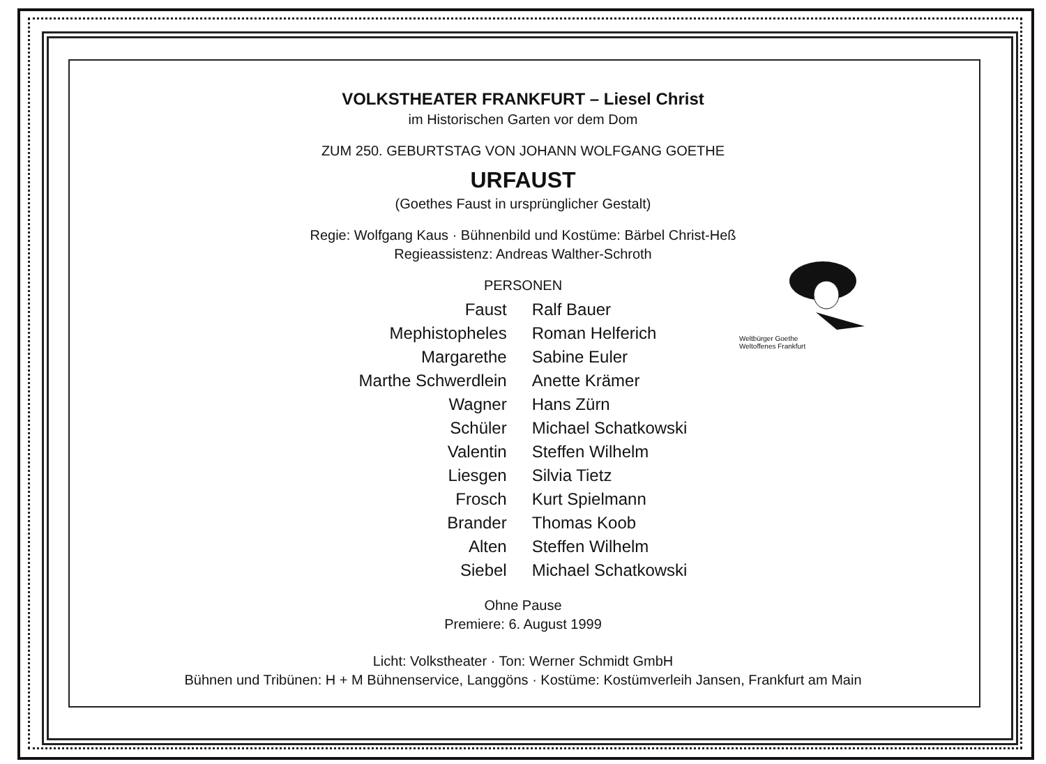Weltbürger Goethe
Weltoffenes Frankfurt
VOLKSTHEATER FRANKFURT – Liesel Christ
im Historischen Garten vor dem Dom
ZUM 250. GEBURTSTAG VON JOHANN WOLFGANG GOETHE
URFAUST
(Goethes Faust in ursprünglicher Gestalt)
Regie: Wolfgang Kaus · Bühnenbild und Kostüme: Bärbel Christ-Heß
Regieassistenz: Andreas Walther-Schroth
PERSONEN
| Faust | Ralf Bauer |
| Mephistopheles | Roman Helferich |
| Margarethe | Sabine Euler |
| Marthe Schwerdlein | Anette Krämer |
| Wagner | Hans Zürn |
| Schüler | Michael Schatkowski |
| Valentin | Steffen Wilhelm |
| Liesgen | Silvia Tietz |
| Frosch | Kurt Spielmann |
| Brander | Thomas Koob |
| Alten | Steffen Wilhelm |
| Siebel | Michael Schatkowski |
Ohne Pause
Premiere: 6. August 1999
Licht: Volkstheater · Ton: Werner Schmidt GmbH
Bühnen und Tribünen: H + M Bühnenservice, Langgöns · Kostüme: Kostümverleih Jansen, Frankfurt am Main